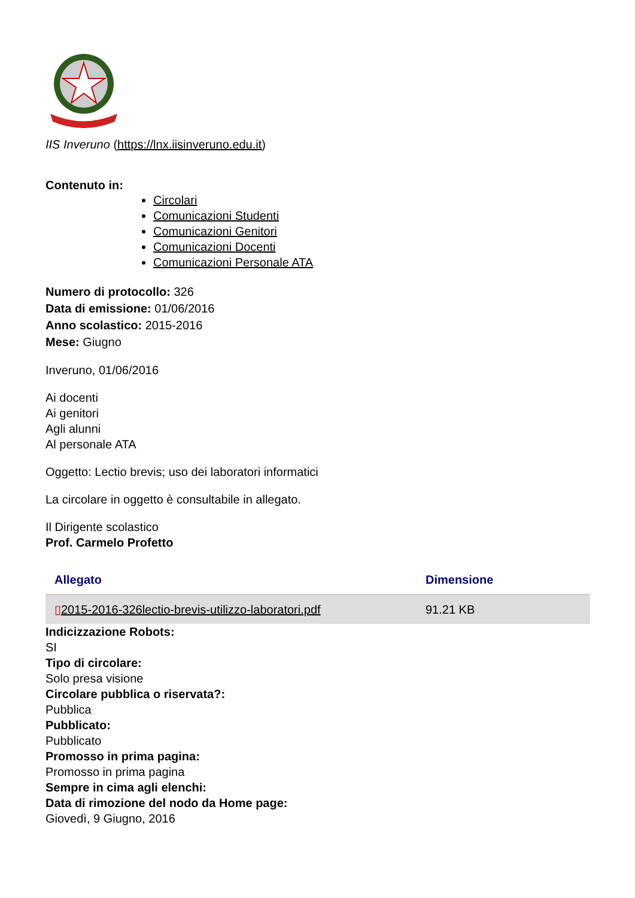IIS Inveruno (https://lnx.iisinveruno.edu.it)
Contenuto in:
Circolari
Comunicazioni Studenti
Comunicazioni Genitori
Comunicazioni Docenti
Comunicazioni Personale ATA
Numero di protocollo: 326
Data di emissione: 01/06/2016
Anno scolastico: 2015-2016
Mese: Giugno
Inveruno, 01/06/2016
Ai docenti
Ai genitori
Agli alunni
Al personale ATA
Oggetto: Lectio brevis; uso dei laboratori informatici
La circolare in oggetto è consultabile in allegato.
Il Dirigente scolastico
Prof. Carmelo Profetto
| Allegato | Dimensione |
| --- | --- |
| ▯ 2015-2016-326lectio-brevis-utilizzo-laboratori.pdf | 91.21 KB |
Indicizzazione Robots:
SI
Tipo di circolare:
Solo presa visione
Circolare pubblica o riservata?:
Pubblica
Pubblicato:
Pubblicato
Promosso in prima pagina:
Promosso in prima pagina
Sempre in cima agli elenchi:
Data di rimozione del nodo da Home page:
Giovedì, 9 Giugno, 2016